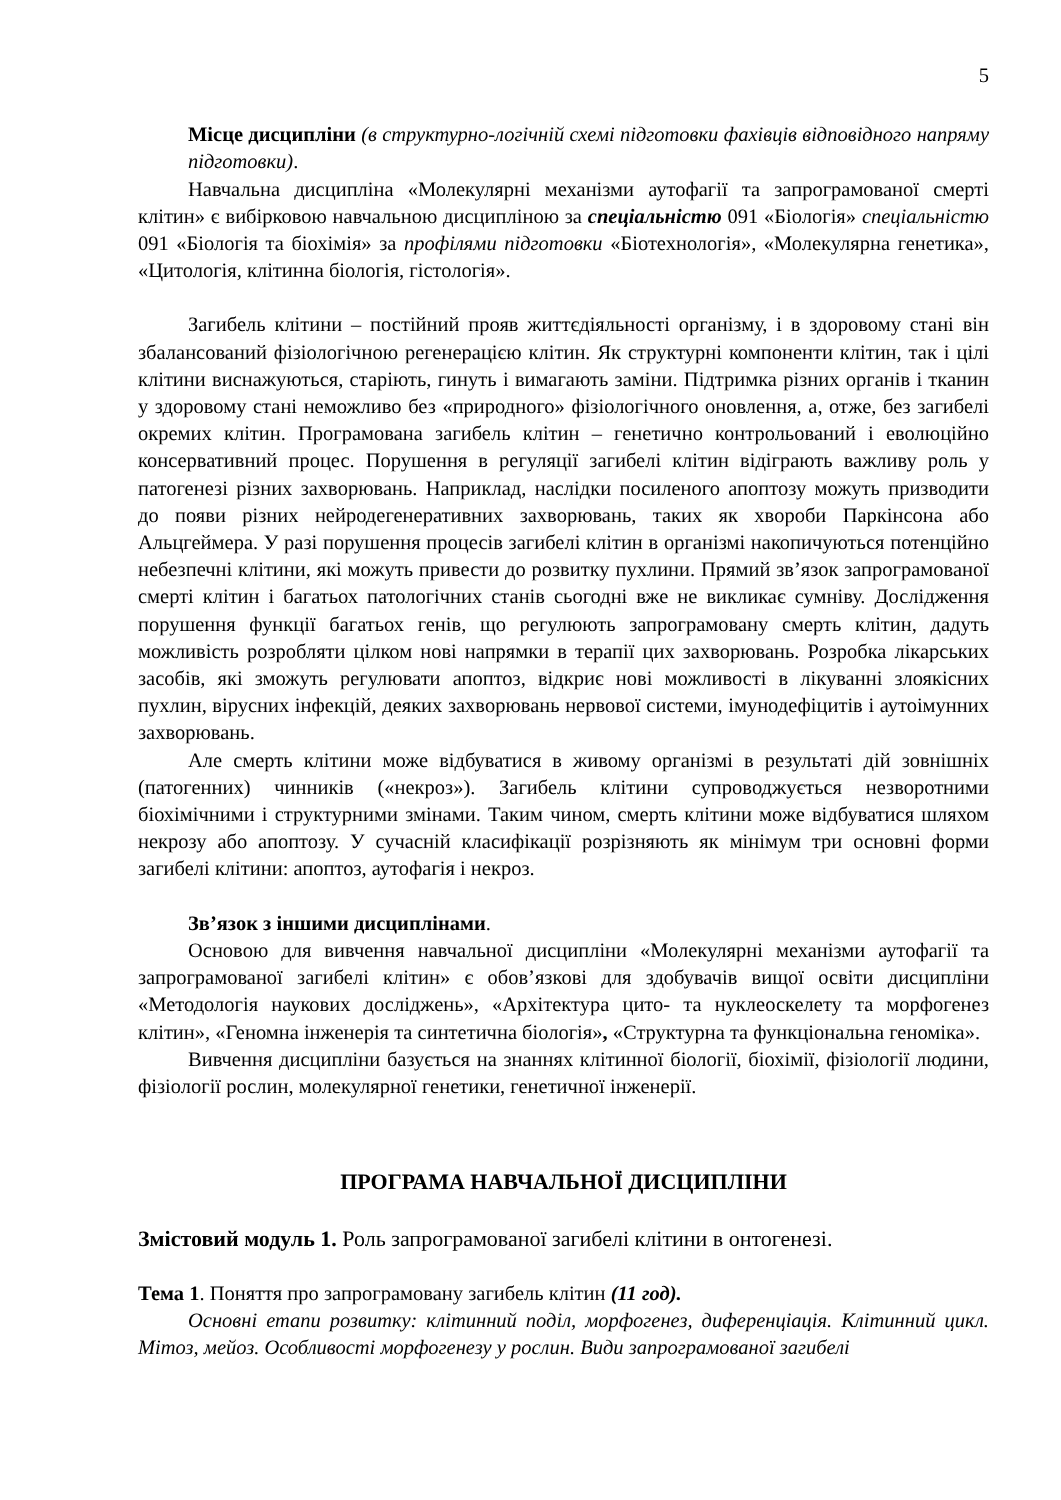5
Місце дисципліни (в структурно-логічній схемі підготовки фахівців відповідного напряму підготовки).
Навчальна дисципліна «Молекулярні механізми аутофагії та запрограмованої смерті клітин» є вибірковою навчальною дисципліною за спеціальністю 091 «Біологія» спеціальністю 091 «Біологія та біохімія» за профілями підготовки «Біотехнологія», «Молекулярна генетика», «Цитологія, клітинна біологія, гістологія».
Загибель клітини – постійний прояв життєдіяльності організму, і в здоровому стані він збалансований фізіологічною регенерацією клітин. Як структурні компоненти клітин, так і цілі клітини виснажуються, старіють, гинуть і вимагають заміни. Підтримка різних органів і тканин у здоровому стані неможливо без «природного» фізіологічного оновлення, а, отже, без загибелі окремих клітин. Програмована загибель клітин – генетично контрольований і еволюційно консервативний процес. Порушення в регуляції загибелі клітин відіграють важливу роль у патогенезі різних захворювань. Наприклад, наслідки посиленого апоптозу можуть призводити до появи різних нейродегенеративних захворювань, таких як хвороби Паркінсона або Альцгеймера. У разі порушення процесів загибелі клітин в організмі накопичуються потенційно небезпечні клітини, які можуть привести до розвитку пухлини. Прямий зв’язок запрограмованої смерті клітин і багатьох патологічних станів сьогодні вже не викликає сумніву. Дослідження порушення функції багатьох генів, що регулюють запрограмовану смерть клітин, дадуть можливість розробляти цілком нові напрямки в терапії цих захворювань. Розробка лікарських засобів, які зможуть регулювати апоптоз, відкриє нові можливості в лікуванні злоякісних пухлин, вірусних інфекцій, деяких захворювань нервової системи, імунодефіцитів і аутоімунних захворювань.
Але смерть клітини може відбуватися в живому організмі в результаті дій зовнішніх (патогенних) чинників («некроз»). Загибель клітини супроводжується незворотними біохімічними і структурними змінами. Таким чином, смерть клітини може відбуватися шляхом некрозу або апоптозу. У сучасній класифікації розрізняють як мінімум три основні форми загибелі клітини: апоптоз, аутофагія і некроз.
Зв’язок з іншими дисциплінами.
Основою для вивчення навчальної дисципліни «Молекулярні механізми аутофагії та запрограмованої загибелі клітин» є обов’язкові для здобувачів вищої освіти дисципліни «Методологія наукових досліджень», «Архітектура цито- та нуклеоскелету та морфогенез клітин», «Геномна інженерія та синтетична біологія», «Структурна та функціональна геноміка».
Вивчення дисципліни базується на знаннях клітинної біології, біохімії, фізіології людини, фізіології рослин, молекулярної генетики, генетичної інженерії.
ПРОГРАМА НАВЧАЛЬНОЇ ДИСЦИПЛІНИ
Змістовий модуль 1. Роль запрограмованої загибелі клітини в онтогенезі.
Тема 1. Поняття про запрограмовану загибель клітин (11 год).
Основні етапи розвитку: клітинний поділ, морфогенез, диференціація. Клітинний цикл. Мітоз, мейоз. Особливості морфогенезу у рослин. Види запрограмованої загибелі